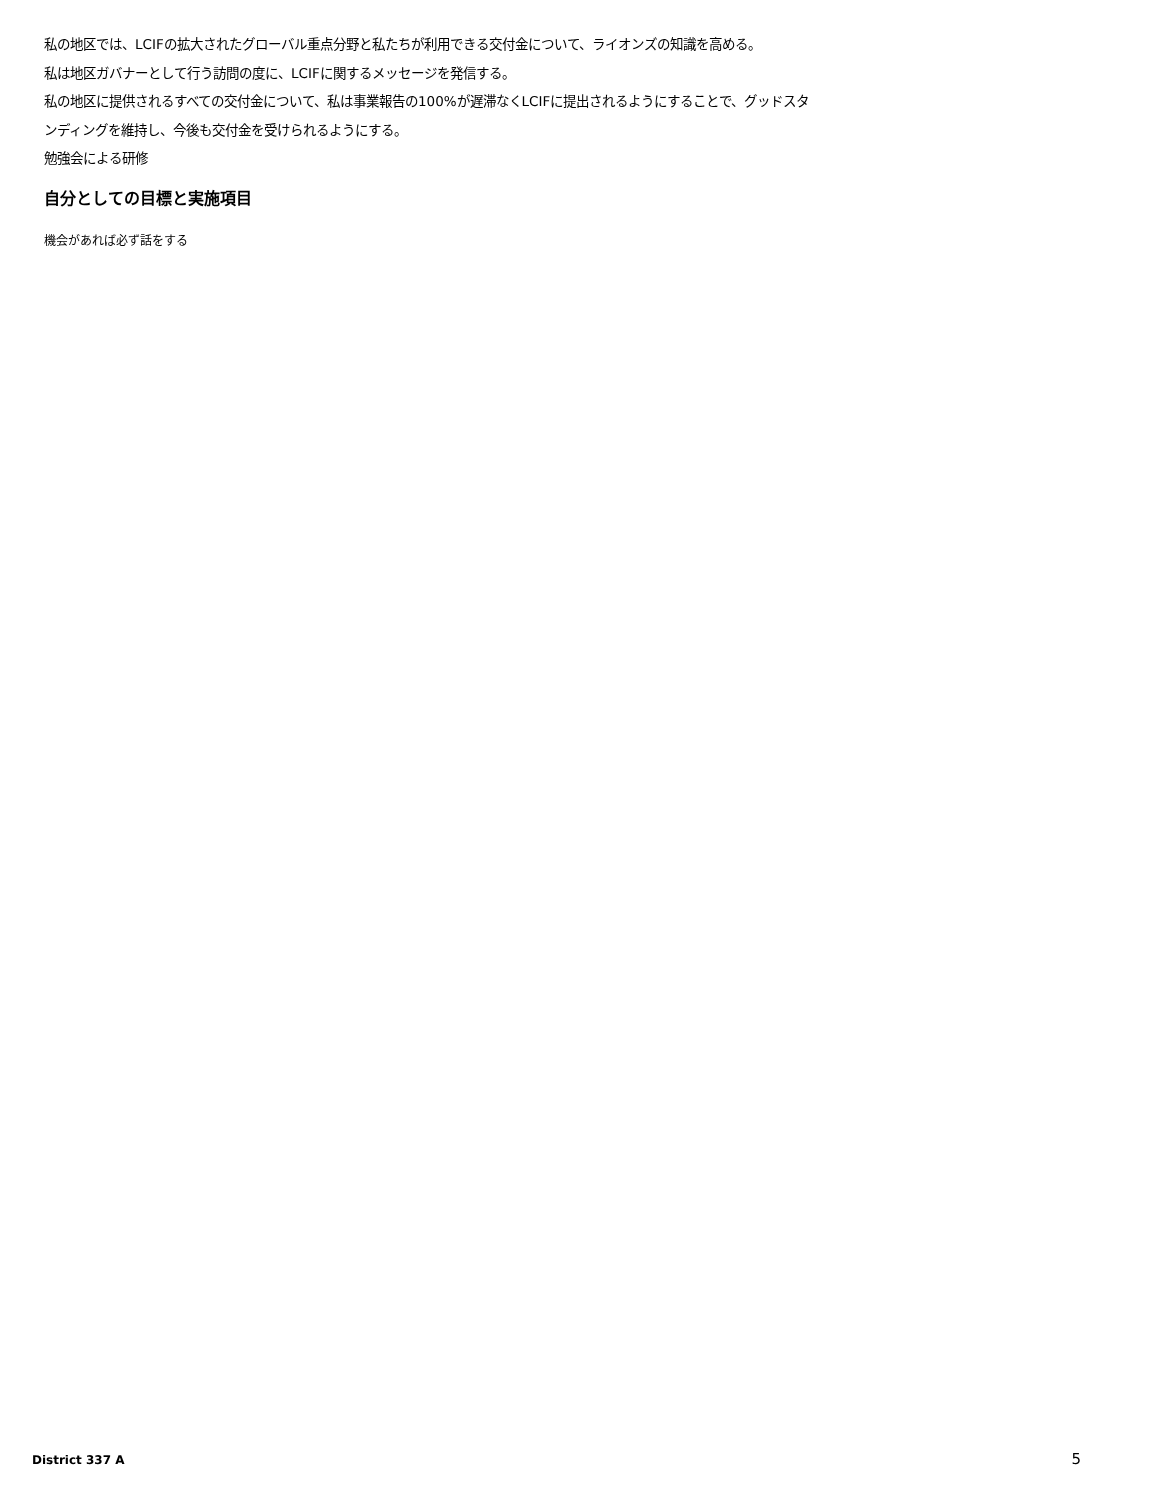私の地区では、LCIFの拡大されたグローバル重点分野と私たちが利用できる交付金について、ライオンズの知識を高める。
私は地区ガバナーとして行う訪問の度に、LCIFに関するメッセージを発信する。
私の地区に提供されるすべての交付金について、私は事業報告の100%が遅滞なくLCIFに提出されるようにすることで、グッドスタンディングを維持し、今後も交付金を受けられるようにする。
勉強会による研修
自分としての目標と実施項目
機会があれば必ず話をする
District 337 A 5